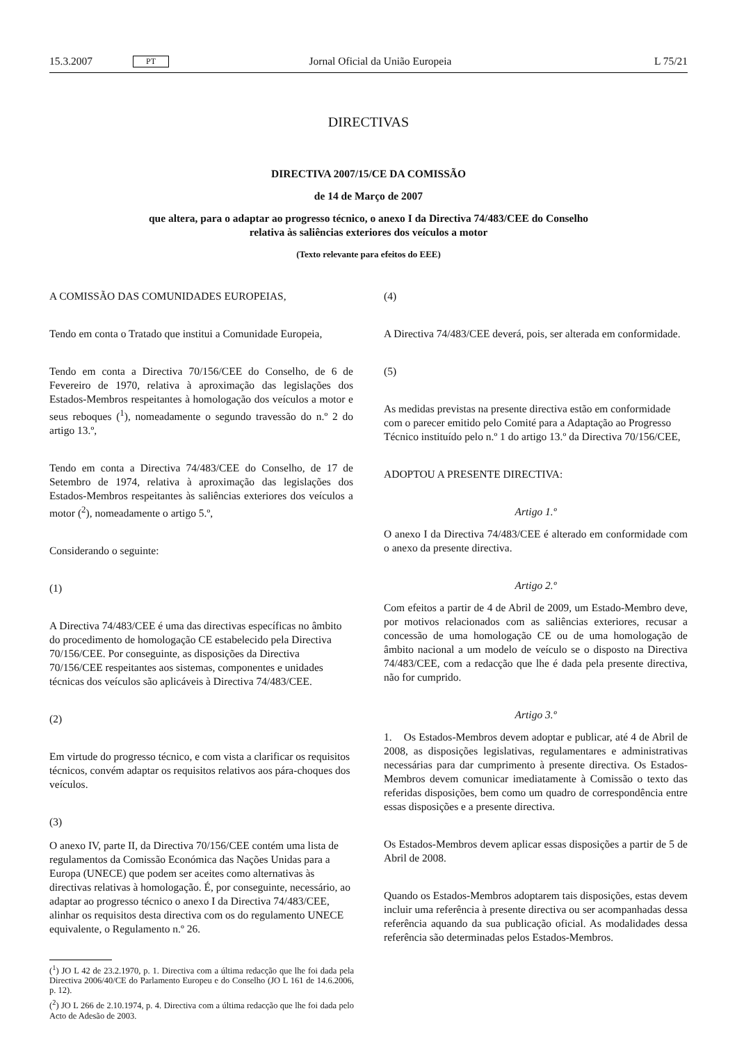15.3.2007 PT Jornal Oficial da União Europeia L 75/21
DIRECTIVAS
DIRECTIVA 2007/15/CE DA COMISSÃO
de 14 de Março de 2007
que altera, para o adaptar ao progresso técnico, o anexo I da Directiva 74/483/CEE do Conselho
relativa às saliências exteriores dos veículos a motor
(Texto relevante para efeitos do EEE)
A COMISSÃO DAS COMUNIDADES EUROPEIAS,
Tendo em conta o Tratado que institui a Comunidade Europeia,
Tendo em conta a Directiva 70/156/CEE do Conselho, de 6 de Fevereiro de 1970, relativa à aproximação das legislações dos Estados-Membros respeitantes à homologação dos veículos a motor e seus reboques (<sup>1</sup>), nomeadamente o segundo travessão do n.º 2 do artigo 13.º,
Tendo em conta a Directiva 74/483/CEE do Conselho, de 17 de Setembro de 1974, relativa à aproximação das legislações dos Estados-Membros respeitantes às saliências exteriores dos veículos a motor (<sup>2</sup>), nomeadamente o artigo 5.º,
Considerando o seguinte:
(1)
A Directiva 74/483/CEE é uma das directivas específicas no âmbito do procedimento de homologação CE estabelecido pela Directiva 70/156/CEE. Por conseguinte, as disposições da Directiva 70/156/CEE respeitantes aos sistemas, componentes e unidades técnicas dos veículos são aplicáveis à Directiva 74/483/CEE.
(2)
Em virtude do progresso técnico, e com vista a clarificar os requisitos técnicos, convém adaptar os requisitos relativos aos pára-choques dos veículos.
(3)
O anexo IV, parte II, da Directiva 70/156/CEE contém uma lista de regulamentos da Comissão Económica das Nações Unidas para a Europa (UNECE) que podem ser aceites como alternativas às directivas relativas à homologação. É, por conseguinte, necessário, ao adaptar ao progresso técnico o anexo I da Directiva 74/483/CEE, alinhar os requisitos desta directiva com os do regulamento UNECE equivalente, o Regulamento n.º 26.
(<sup>1</sup>) JO L 42 de 23.2.1970, p. 1. Directiva com a última redacção que lhe foi dada pela Directiva 2006/40/CE do Parlamento Europeu e do Conselho (JO L 161 de 14.6.2006, p. 12).
(<sup>2</sup>) JO L 266 de 2.10.1974, p. 4. Directiva com a última redacção que lhe foi dada pelo Acto de Adesão de 2003.
(4)
A Directiva 74/483/CEE deverá, pois, ser alterada em conformidade.
(5)
As medidas previstas na presente directiva estão em conformidade com o parecer emitido pelo Comité para a Adaptação ao Progresso Técnico instituído pelo n.º 1 do artigo 13.º da Directiva 70/156/CEE,
ADOPTOU A PRESENTE DIRECTIVA:
Artigo 1.º
O anexo I da Directiva 74/483/CEE é alterado em conformidade com o anexo da presente directiva.
Artigo 2.º
Com efeitos a partir de 4 de Abril de 2009, um Estado-Membro deve, por motivos relacionados com as saliências exteriores, recusar a concessão de uma homologação CE ou de uma homologação de âmbito nacional a um modelo de veículo se o disposto na Directiva 74/483/CEE, com a redacção que lhe é dada pela presente directiva, não for cumprido.
Artigo 3.º
1. Os Estados-Membros devem adoptar e publicar, até 4 de Abril de 2008, as disposições legislativas, regulamentares e administrativas necessárias para dar cumprimento à presente directiva. Os Estados-Membros devem comunicar imediatamente à Comissão o texto das referidas disposições, bem como um quadro de correspondência entre essas disposições e a presente directiva.
Os Estados-Membros devem aplicar essas disposições a partir de 5 de Abril de 2008.
Quando os Estados-Membros adoptarem tais disposições, estas devem incluir uma referência à presente directiva ou ser acompanhadas dessa referência aquando da sua publicação oficial. As modalidades dessa referência são determinadas pelos Estados-Membros.